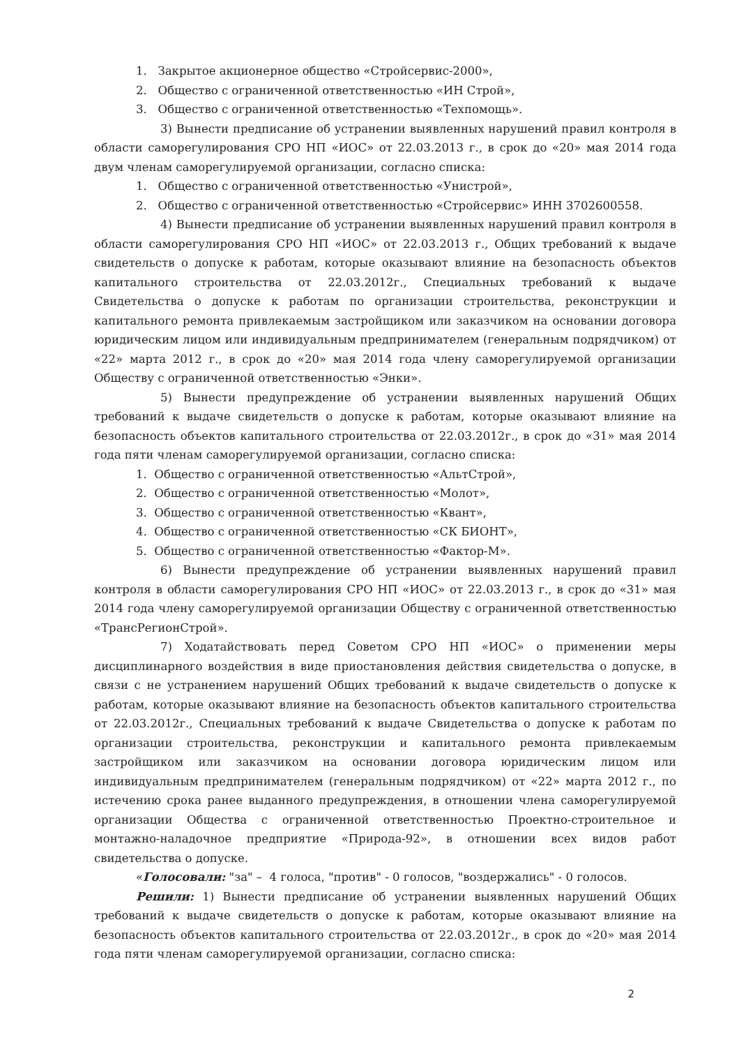1. Закрытое акционерное общество «Стройсервис-2000»,
2. Общество с ограниченной ответственностью «ИН Строй»,
3. Общество с ограниченной ответственностью «Техпомощь».
3) Вынести предписание об устранении выявленных нарушений правил контроля в области саморегулирования СРО НП «ИОС» от 22.03.2013 г., в срок до «20» мая 2014 года двум членам саморегулируемой организации, согласно списка:
1. Общество с ограниченной ответственностью «Унистрой»,
2. Общество с ограниченной ответственностью «Стройсервис» ИНН 3702600558.
4) Вынести предписание об устранении выявленных нарушений правил контроля в области саморегулирования СРО НП «ИОС» от 22.03.2013 г., Общих требований к выдаче свидетельств о допуске к работам, которые оказывают влияние на безопасность объектов капитального строительства от 22.03.2012г., Специальных требований к выдаче Свидетельства о допуске к работам по организации строительства, реконструкции и капитального ремонта привлекаемым застройщиком или заказчиком на основании договора юридическим лицом или индивидуальным предпринимателем (генеральным подрядчиком) от «22» марта 2012 г., в срок до «20» мая 2014 года члену саморегулируемой организации Обществу с ограниченной ответственностью «Энки».
5) Вынести предупреждение об устранении выявленных нарушений Общих требований к выдаче свидетельств о допуске к работам, которые оказывают влияние на безопасность объектов капитального строительства от 22.03.2012г., в срок до «31» мая 2014 года пяти членам саморегулируемой организации, согласно списка:
1. Общество с ограниченной ответственностью «АльтСтрой»,
2. Общество с ограниченной ответственностью «Молот»,
3. Общество с ограниченной ответственностью «Квант»,
4. Общество с ограниченной ответственностью «СК БИОНТ»,
5. Общество с ограниченной ответственностью «Фактор-М».
6) Вынести предупреждение об устранении выявленных нарушений правил контроля в области саморегулирования СРО НП «ИОС» от 22.03.2013 г., в срок до «31» мая 2014 года члену саморегулируемой организации Обществу с ограниченной ответственностью «ТрансРегионСтрой».
7) Ходатайствовать перед Советом СРО НП «ИОС» о применении меры дисциплинарного воздействия в виде приостановления действия свидетельства о допуске, в связи с не устранением нарушений Общих требований к выдаче свидетельств о допуске к работам, которые оказывают влияние на безопасность объектов капитального строительства от 22.03.2012г., Специальных требований к выдаче Свидетельства о допуске к работам по организации строительства, реконструкции и капитального ремонта привлекаемым застройщиком или заказчиком на основании договора юридическим лицом или индивидуальным предпринимателем (генеральным подрядчиком) от «22» марта 2012 г., по истечению срока ранее выданного предупреждения, в отношении члена саморегулируемой организации Общества с ограниченной ответственностью Проектно-строительное и монтажно-наладочное предприятие «Природа-92», в отношении всех видов работ свидетельства о допуске.
«Голосовали: "за" – 4 голоса, "против" - 0 голосов, "воздержались" - 0 голосов.
Решили: 1) Вынести предписание об устранении выявленных нарушений Общих требований к выдаче свидетельств о допуске к работам, которые оказывают влияние на безопасность объектов капитального строительства от 22.03.2012г., в срок до «20» мая 2014 года пяти членам саморегулируемой организации, согласно списка:
2